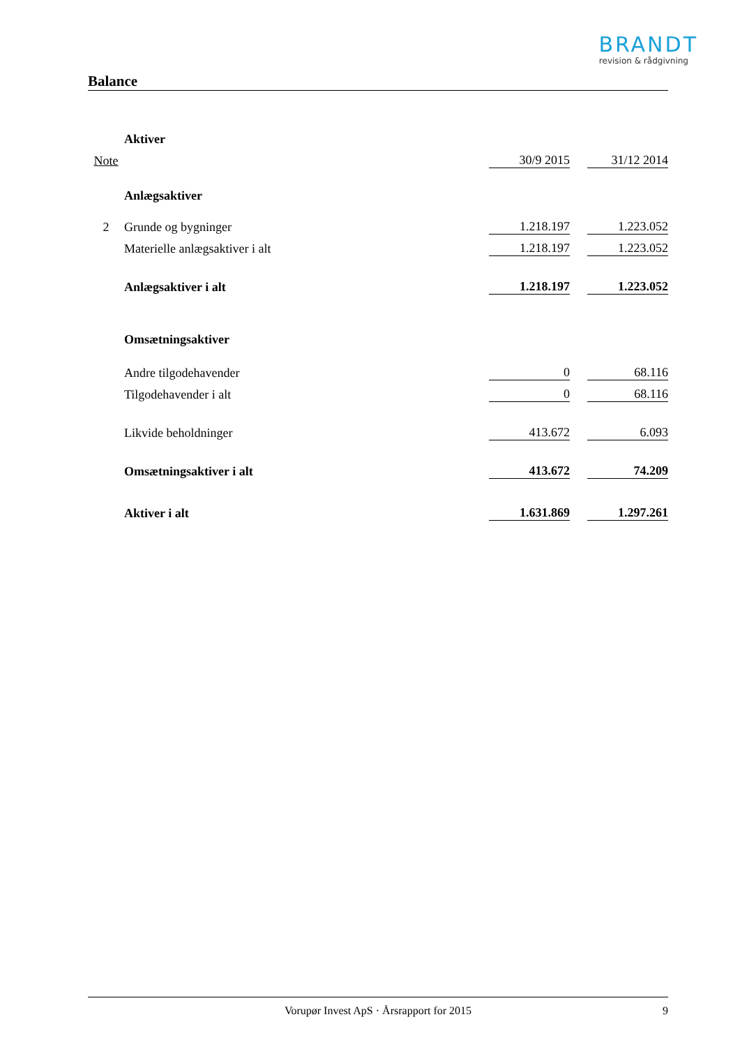BRANDT
revision & rådgivning
Balance
| | Aktiver | | | |
| Note | | 30/9 2015 | | 31/12 2014 |
| | Anlægsaktiver | | | |
| 2 | Grunde og bygninger | 1.218.197 | | 1.223.052 |
| | Materielle anlægsaktiver i alt | 1.218.197 | | 1.223.052 |
| | Anlægsaktiver i alt | 1.218.197 | | 1.223.052 |
| | Omsætningsaktiver | | | |
| | Andre tilgodehavender | 0 | | 68.116 |
| | Tilgodehavender i alt | 0 | | 68.116 |
| | Likvide beholdninger | 413.672 | | 6.093 |
| | Omsætningsaktiver i alt | 413.672 | | 74.209 |
| | Aktiver i alt | 1.631.869 | | 1.297.261 |
Vorupør Invest ApS · Årsrapport for 2015 9